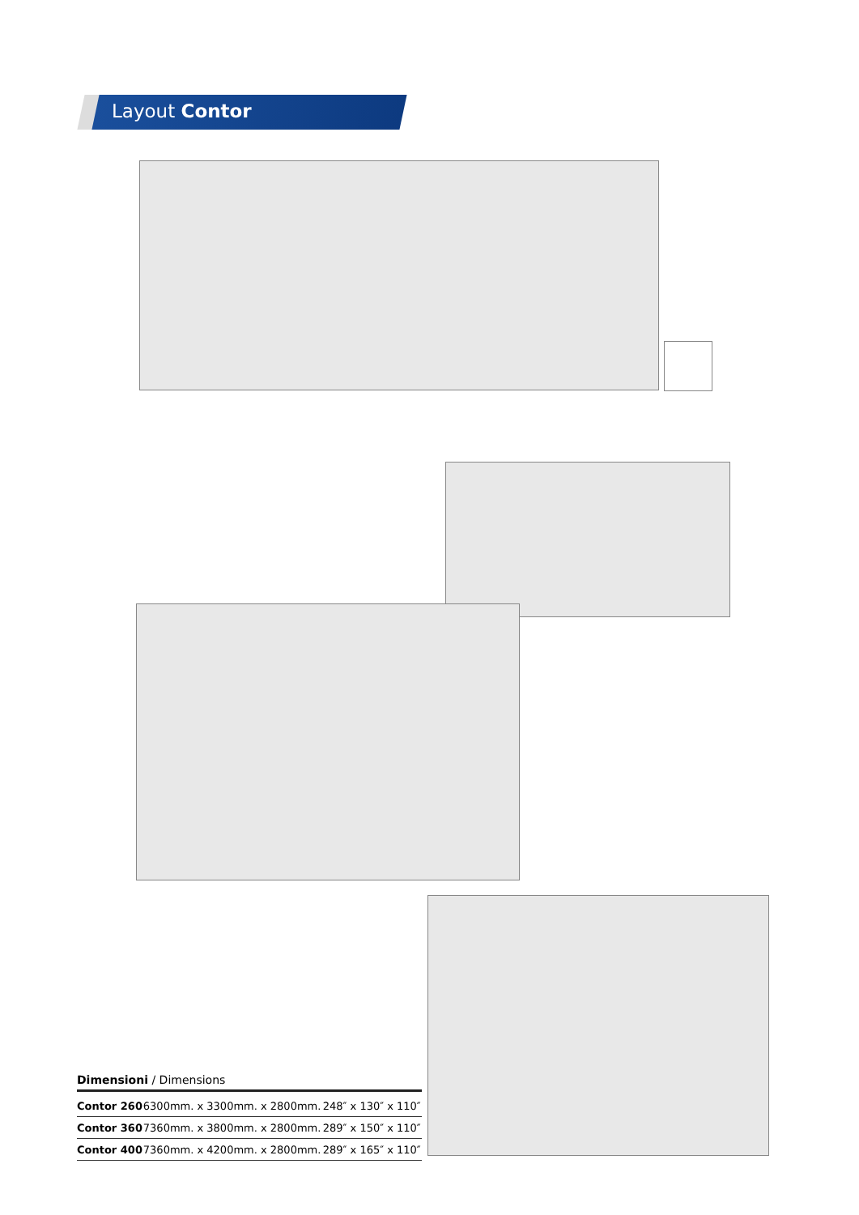Layout Contor
Dimensioni / Dimensions
| Contor 260 | 6300mm. x 3300mm. x 2800mm. | 248″ x 130″ x 110″ |
| Contor 360 | 7360mm. x 3800mm. x 2800mm. | 289″ x 150″ x 110″ |
| Contor 400 | 7360mm. x 4200mm. x 2800mm. | 289″ x 165″ x 110″ |